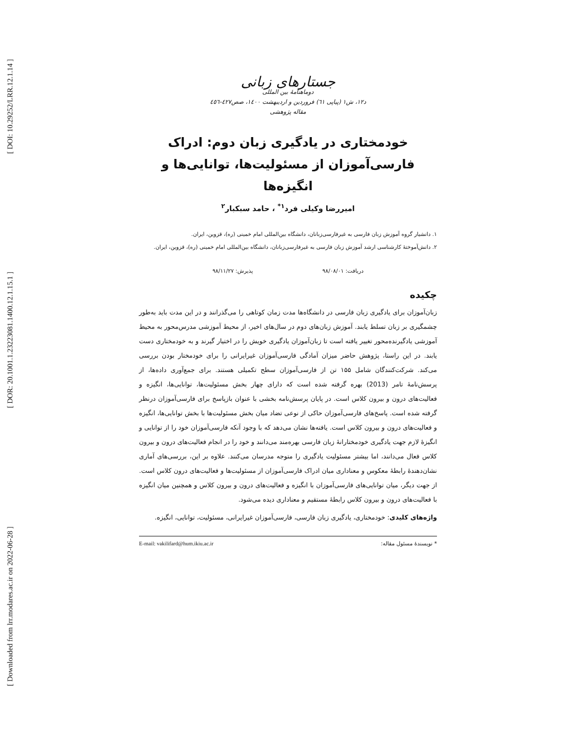[ DOI: 10.29252/LRR.12.1.14 ]
[ DOR: 20.1001.1.23223081.1400.12.1.15.1 ]
[ Downloaded from lrr.modares.ac.ir on 2022-06-28 ]
جستارهای زبانی
دوماهنامهٔ بین المللی
د۱۲، ش۱ (پیاپی ٦١) فروردین و اردیبهشت ١٤٠٠، صص٤٢٧-٤٥٦
مقاله پژوهشی
خودمختاری در یادگیری زبان دوم: ادراک فارسی‌آموزان از مسئولیت‌ها، توانایی‌ها و انگیزه‌ها
امیررضا وکیلی فرد<sup>۱*</sup> ، حامد سبکبار<sup>۲</sup>
۱. دانشیار گروه آموزش زبان فارسی به غیرفارسی‌زبانان، دانشگاه بین‌المللی امام خمینی (ره)، قزوین، ایران.
۲. دانش‌آموختهٔ کارشناسی ارشد آموزش زبان فارسی به غیرفارسی‌زبانان، دانشگاه بین‌المللی امام خمینی (ره)، قزوین، ایران.
دریافت: ۹۸/۰۸/۰۱ پذیرش: ۹۸/۱۱/۲۷
چکیده
زبان‌آموزان برای یادگیری زبان فارسی در دانشگاه‌ها مدت زمان کوتاهی را می‌گذرانند و در این مدت باید به‌طور چشمگیری بر زبان تسلط یابند. آموزش زبان‌های دوم در سال‌های اخیر، از محیط آموزشی مدرس‌محور به محیط آموزشی یادگیرنده‌محور تغییر یافته است تا زبان‌آموزان یادگیری خویش را در اختیار گیرند و به خودمختاری دست یابند. در این راستا، پژوهش حاضر میزان آمادگی فارسی‌آموزان غیرایرانی را برای خودمختار بودن بررسی می‌کند. شرکت‌کنندگان شامل ۱۵۵ تن از فارسی‌آموزان سطح تکمیلی هستند. برای جمع‌آوری داده‌ها، از پرسش‌نامهٔ تامر (2013) بهره گرفته شده است که دارای چهار بخش مسئولیت‌ها، توانایی‌ها، انگیزه و فعالیت‌های درون و بیرون کلاس است. در پایان پرسش‌نامه بخشی با عنوان بازپاسخ برای فارسی‌آموزان درنظر گرفته شده است. پاسخ‌های فارسی‌آموزان حاکی از نوعی تضاد میان بخش مسئولیت‌ها با بخش توانایی‌ها، انگیزه و فعالیت‌های درون و بیرون کلاس است. یافته‌ها نشان می‌دهد که با وجود آنکه فارسی‌آموزان خود را از توانایی و انگیزهٔ لازم جهت یادگیری خودمختارانهٔ زبان فارسی بهره‌مند می‌دانند و خود را در انجام فعالیت‌های درون و بیرون کلاس فعال می‌دانند، اما بیشتر مسئولیت یادگیری را متوجه مدرسان می‌کنند. علاوه بر این، بررسی‌های آماری نشان‌دهندهٔ رابطهٔ معکوس و معناداری میان ادراک فارسی‌آموزان از مسئولیت‌ها و فعالیت‌های درون کلاس است. از جهت دیگر، میان توانایی‌های فارسی‌آموزان با انگیزه و فعالیت‌های درون و بیرون کلاس و همچنین میان انگیزه با فعالیت‌های درون و بیرون کلاس رابطهٔ مستقیم و معناداری دیده می‌شود.
واژه‌های کلیدی: خودمختاری، یادگیری زبان فارسی، فارسی‌آموزان غیرایرانی، مسئولیت، توانایی، انگیزه.
* نویسندهٔ مسئول مقاله: E-mail: vakilifard@hum.ikiu.ac.ir